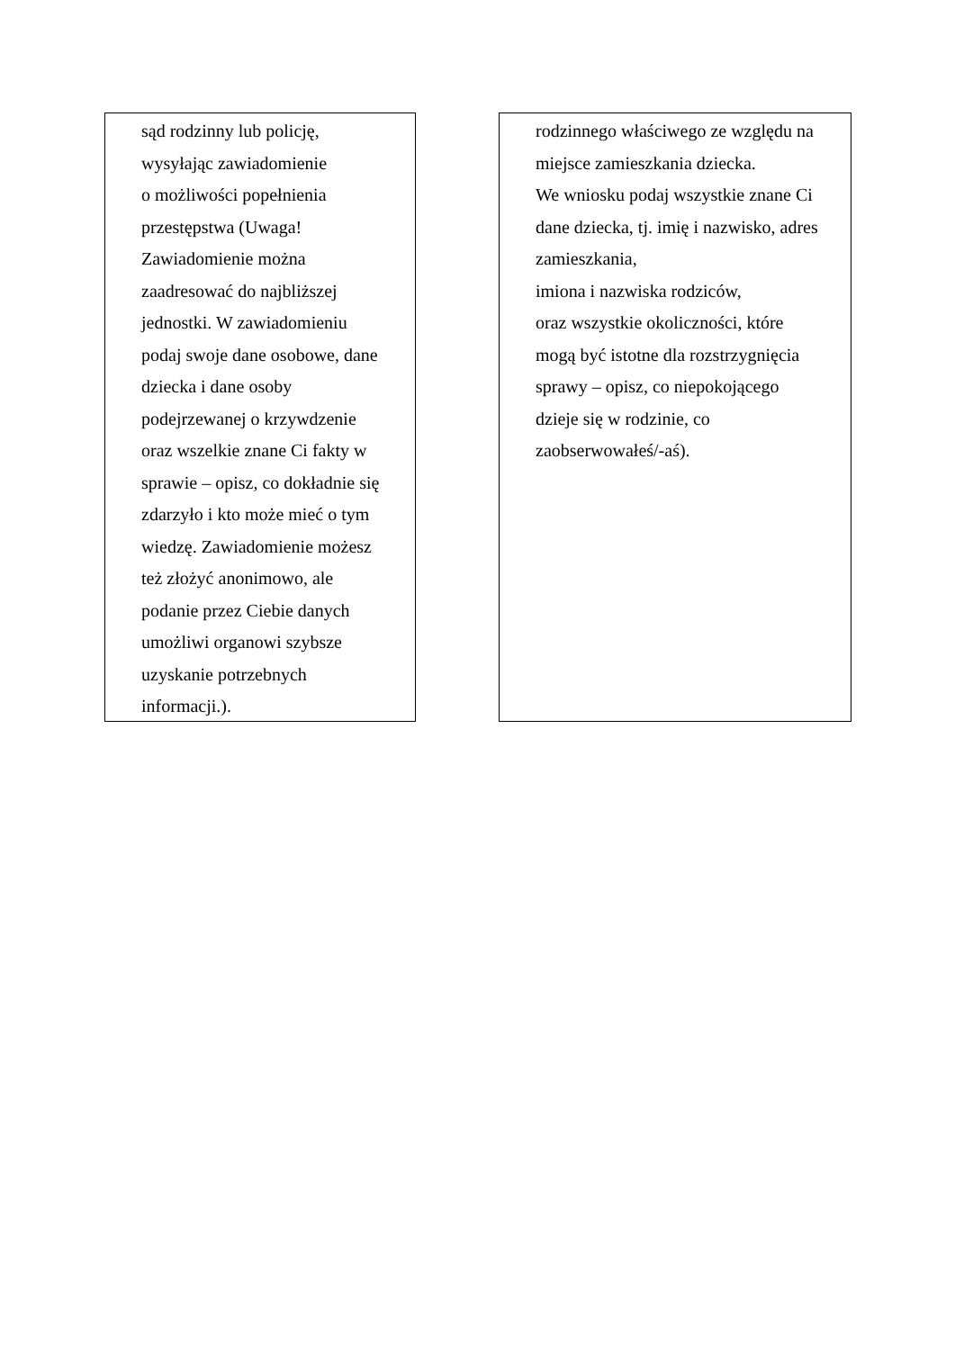sąd rodzinny lub policję,
wysyłając zawiadomienie
o możliwości popełnienia
przestępstwa (Uwaga!
Zawiadomienie można
zaadresować do najbliższej
jednostki. W zawiadomieniu
podaj swoje dane osobowe, dane
dziecka i dane osoby
podejrzewanej o krzywdzenie
oraz wszelkie znane Ci fakty w
sprawie – opisz, co dokładnie się
zdarzyło i kto może mieć o tym
wiedzę. Zawiadomienie możesz
też złożyć anonimowo, ale
podanie przez Ciebie danych
umożliwi organowi szybsze
uzyskanie potrzebnych
informacji.).
rodzinnego właściwego ze względu na
miejsce zamieszkania dziecka.
We wniosku podaj wszystkie znane Ci
dane dziecka, tj. imię i nazwisko, adres
zamieszkania,
imiona i nazwiska rodziców,
oraz wszystkie okoliczności, które
mogą być istotne dla rozstrzygnięcia
sprawy – opisz, co niepokojącego
dzieje się w rodzinie, co
zaobserwowałeś/-aś).